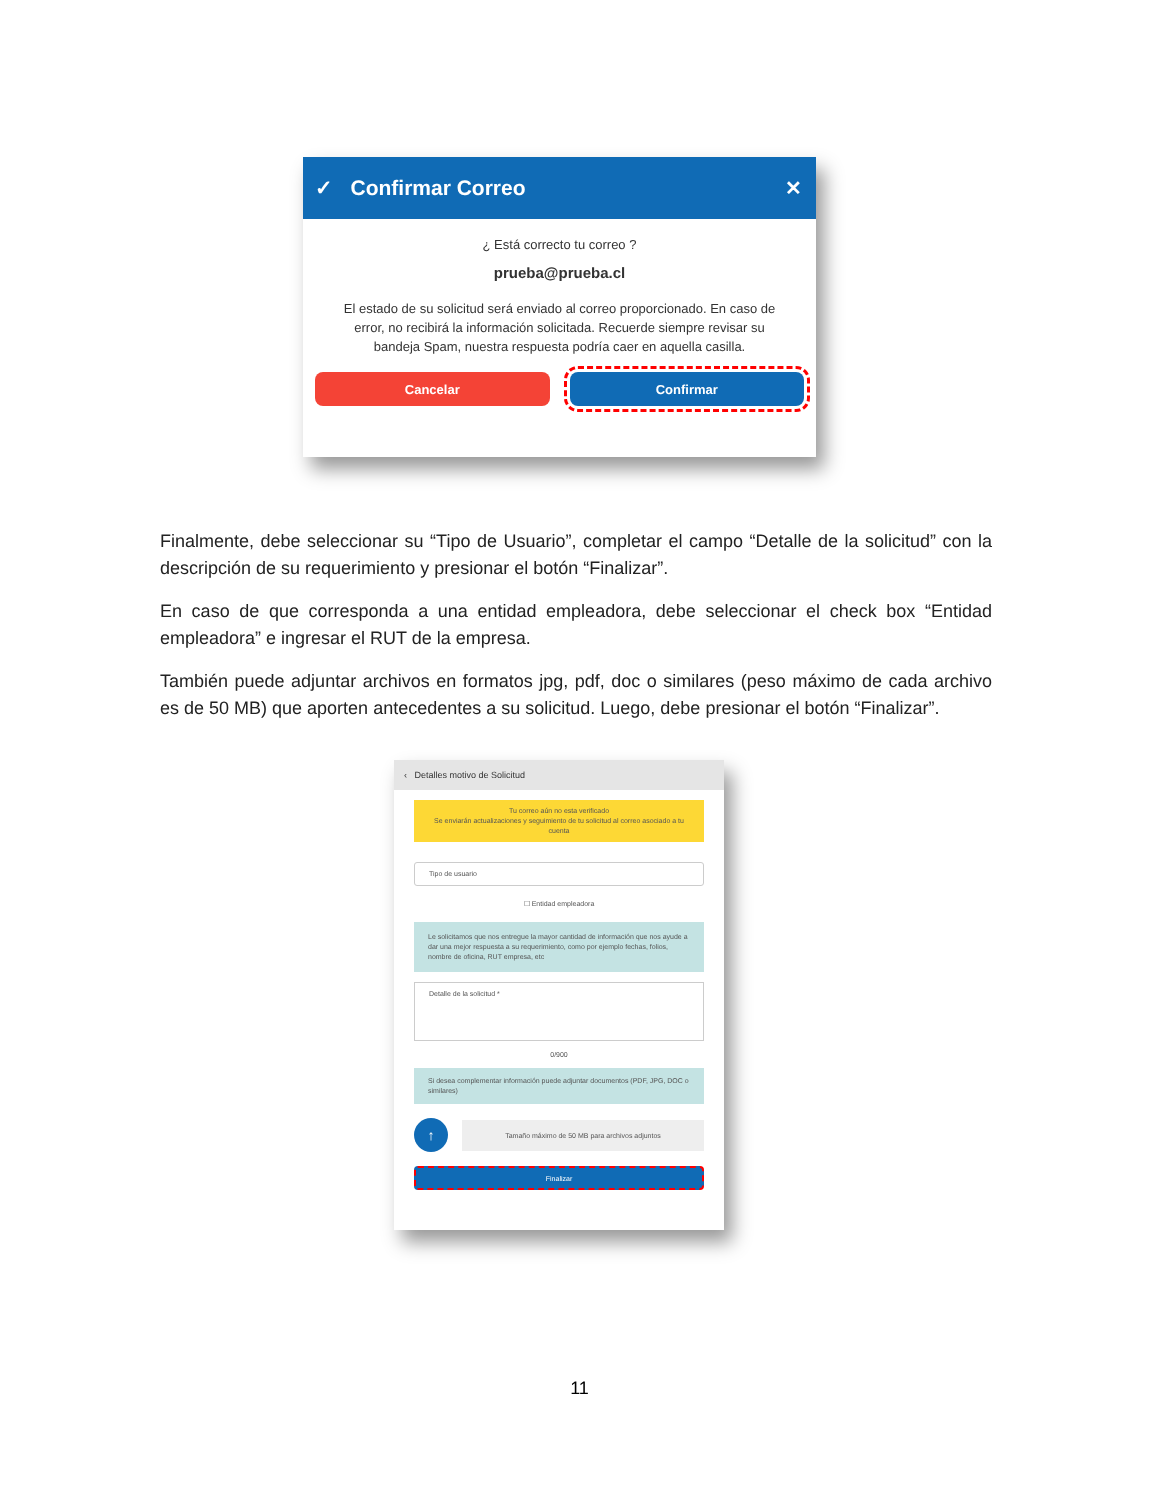✓ Confirmar Correo ✕
¿ Está correcto tu correo ?
prueba@prueba.cl
El estado de su solicitud será enviado al correo proporcionado. En caso de error, no recibirá la información solicitada. Recuerde siempre revisar su bandeja Spam, nuestra respuesta podría caer en aquella casilla.
Cancelar Confirmar
Finalmente, debe seleccionar su “Tipo de Usuario”, completar el campo “Detalle de la solicitud” con la descripción de su requerimiento y presionar el botón “Finalizar”.
En caso de que corresponda a una entidad empleadora, debe seleccionar el check box “Entidad empleadora” e ingresar el RUT de la empresa.
También puede adjuntar archivos en formatos jpg, pdf, doc o similares (peso máximo de cada archivo es de 50 MB) que aporten antecedentes a su solicitud. Luego, debe presionar el botón “Finalizar”.
‹ Detalles motivo de Solicitud
Tu correo aún no esta verificado
Se enviarán actualizaciones y seguimiento de tu solicitud al correo asociado a tu cuenta
Tipo de usuario
☐ Entidad empleadora
Le solicitamos que nos entregue la mayor cantidad de información que nos ayude a dar una mejor respuesta a su requerimiento, como por ejemplo fechas, folios, nombre de oficina, RUT empresa, etc
Detalle de la solicitud *
0/900
Si desea complementar información puede adjuntar documentos (PDF, JPG, DOC o similares)
↑
Tamaño máximo de 50 MB para archivos adjuntos
Finalizar
11